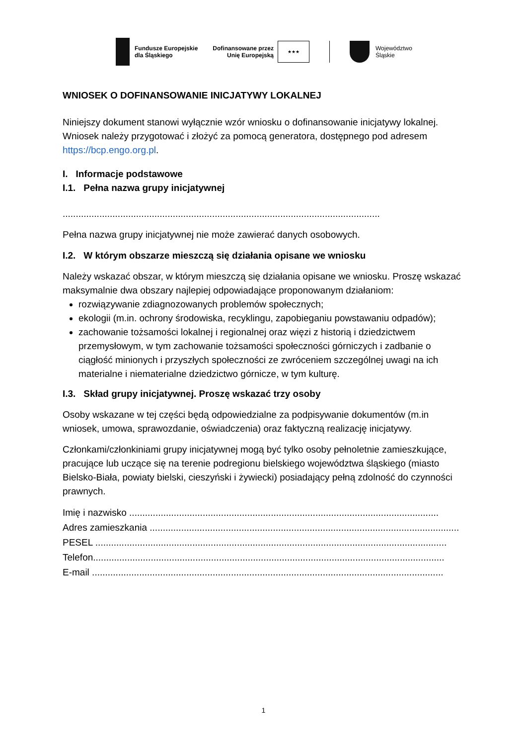Fundusze Europejskie
dla Śląskiego
Dofinansowane przez
Unię Europejską
★★★
Województwo
Śląskie
WNIOSEK O DOFINANSOWANIE INICJATYWY LOKALNEJ
Niniejszy dokument stanowi wyłącznie wzór wniosku o dofinansowanie inicjatywy lokalnej. Wniosek należy przygotować i złożyć za pomocą generatora, dostępnego pod adresem https://bcp.engo.org.pl.
I. Informacje podstawowe
I.1. Pełna nazwa grupy inicjatywnej
.........................................................................................................................
Pełna nazwa grupy inicjatywnej nie może zawierać danych osobowych.
I.2. W którym obszarze mieszczą się działania opisane we wniosku
Należy wskazać obszar, w którym mieszczą się działania opisane we wniosku. Proszę wskazać maksymalnie dwa obszary najlepiej odpowiadające proponowanym działaniom:
rozwiązywanie zdiagnozowanych problemów społecznych;
ekologii (m.in. ochrony środowiska, recyklingu, zapobieganiu powstawaniu odpadów);
zachowanie tożsamości lokalnej i regionalnej oraz więzi z historią i dziedzictwem przemysłowym, w tym zachowanie tożsamości społeczności górniczych i zadbanie o ciągłość minionych i przyszłych społeczności ze zwróceniem szczególnej uwagi na ich materialne i niematerialne dziedzictwo górnicze, w tym kulturę.
I.3. Skład grupy inicjatywnej. Proszę wskazać trzy osoby
Osoby wskazane w tej części będą odpowiedzialne za podpisywanie dokumentów (m.in wniosek, umowa, sprawozdanie, oświadczenia) oraz faktyczną realizację inicjatywy.
Członkami/członkiniami grupy inicjatywnej mogą być tylko osoby pełnoletnie zamieszkujące, pracujące lub uczące się na terenie podregionu bielskiego województwa śląskiego (miasto Bielsko-Biała, powiaty bielski, cieszyński i żywiecki) posiadający pełną zdolność do czynności prawnych.
Imię i nazwisko ......................................................................................................................
Adres zamieszkania ......................................................................................................................
PESEL ......................................................................................................................................
Telefon......................................................................................................................................
E-mail ......................................................................................................................................
1